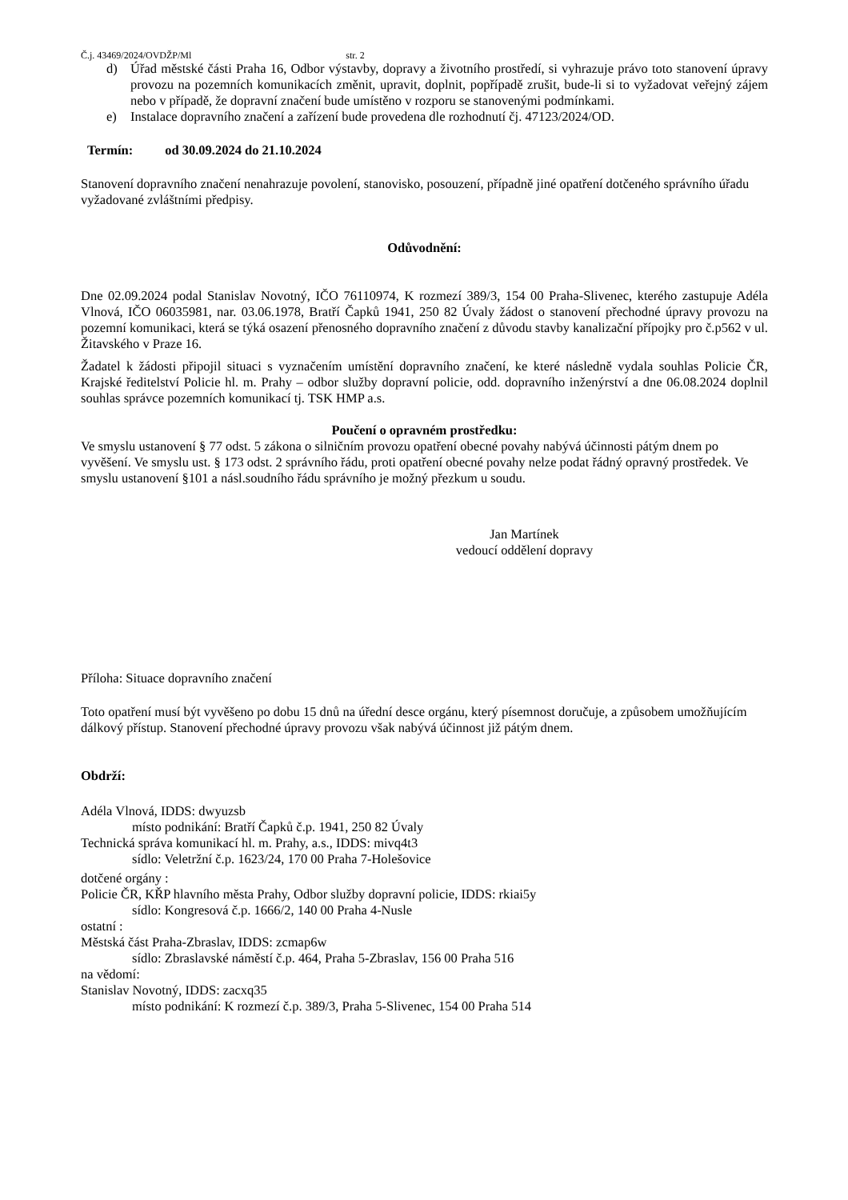Č.j. 43469/2024/OVDŽP/Ml str. 2
d) Úřad městské části Praha 16, Odbor výstavby, dopravy a životního prostředí, si vyhrazuje právo toto stanovení úpravy provozu na pozemních komunikacích změnit, upravit, doplnit, popřípadě zrušit, bude-li si to vyžadovat veřejný zájem nebo v případě, že dopravní značení bude umístěno v rozporu se stanovenými podmínkami.
e) Instalace dopravního značení a zařízení bude provedena dle rozhodnutí čj. 47123/2024/OD.
Termín: od 30.09.2024 do 21.10.2024
Stanovení dopravního značení nenahrazuje povolení, stanovisko, posouzení, případně jiné opatření dotčeného správního úřadu vyžadované zvláštními předpisy.
Odůvodnění:
Dne 02.09.2024 podal Stanislav Novotný, IČO 76110974, K rozmezí 389/3, 154 00 Praha-Slivenec, kterého zastupuje Adéla Vlnová, IČO 06035981, nar. 03.06.1978, Bratří Čapků 1941, 250 82 Úvaly žádost o stanovení přechodné úpravy provozu na pozemní komunikaci, která se týká osazení přenosného dopravního značení z důvodu stavby kanalizační přípojky pro č.p562 v ul. Žitavského v Praze 16.
Žadatel k žádosti připojil situaci s vyznačením umístění dopravního značení, ke které následně vydala souhlas Policie ČR, Krajské ředitelství Policie hl. m. Prahy – odbor služby dopravní policie, odd. dopravního inženýrství a dne 06.08.2024 doplnil souhlas správce pozemních komunikací tj. TSK HMP a.s.
Poučení o opravném prostředku:
Ve smyslu ustanovení § 77 odst. 5 zákona o silničním provozu opatření obecné povahy nabývá účinnosti pátým dnem po vyvěšení. Ve smyslu ust. § 173 odst. 2 správního řádu, proti opatření obecné povahy nelze podat řádný opravný prostředek. Ve smyslu ustanovení §101 a násl.soudního řádu správního je možný přezkum u soudu.
Jan Martínek
vedoucí oddělení dopravy
Příloha: Situace dopravního značení
Toto opatření musí být vyvěšeno po dobu 15 dnů na úřední desce orgánu, který písemnost doručuje, a způsobem umožňujícím dálkový přístup. Stanovení přechodné úpravy provozu však nabývá účinnost již pátým dnem.
Obdrží:
Adéla Vlnová, IDDS: dwyuzsb
místo podnikání: Bratří Čapků č.p. 1941, 250 82 Úvaly
Technická správa komunikací hl. m. Prahy, a.s., IDDS: mivq4t3
sídlo: Veletržní č.p. 1623/24, 170 00 Praha 7-Holešovice
dotčené orgány :
Policie ČR, KŘP hlavního města Prahy, Odbor služby dopravní policie, IDDS: rkiai5y
sídlo: Kongresová č.p. 1666/2, 140 00 Praha 4-Nusle
ostatní :
Městská část Praha-Zbraslav, IDDS: zcmap6w
sídlo: Zbraslavské náměstí č.p. 464, Praha 5-Zbraslav, 156 00 Praha 516
na vědomí:
Stanislav Novotný, IDDS: zacxq35
místo podnikání: K rozmezí č.p. 389/3, Praha 5-Slivenec, 154 00 Praha 514